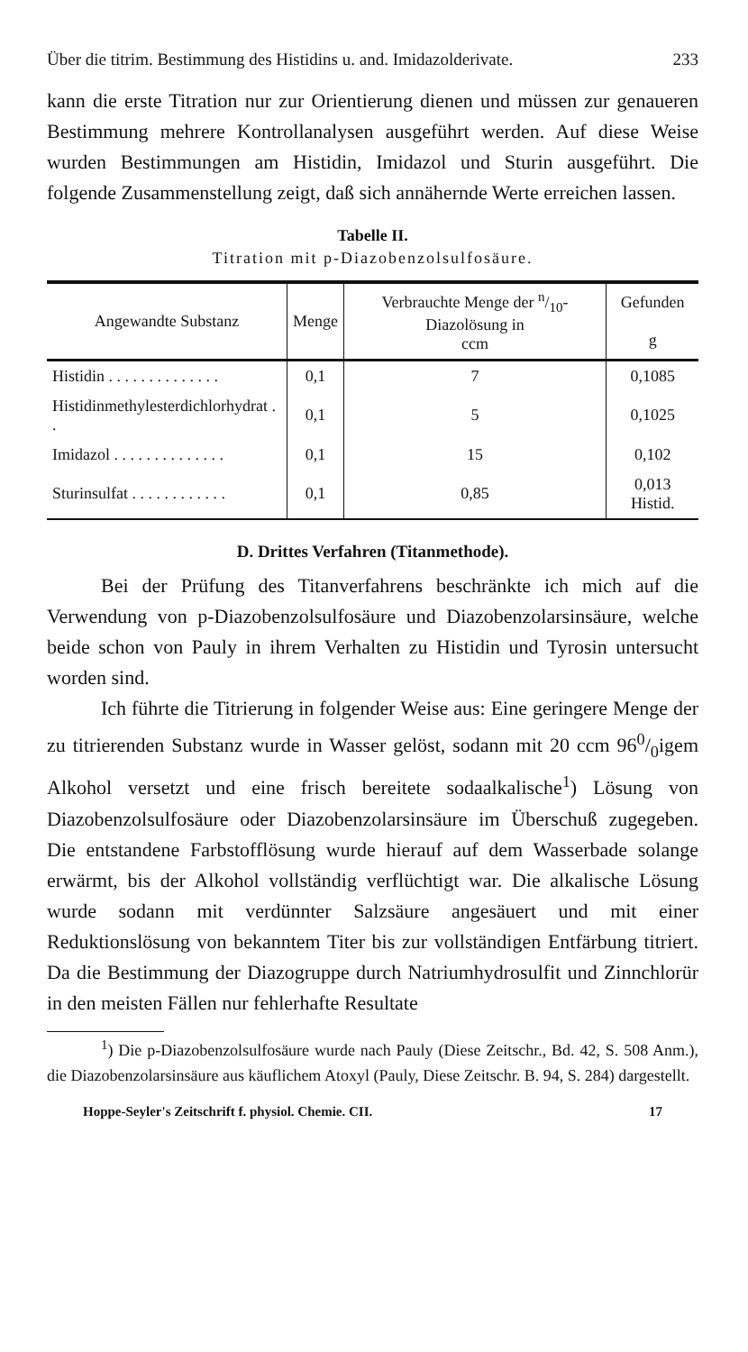Über die titrim. Bestimmung des Histidins u. and. Imidazolderivate. 233
kann die erste Titration nur zur Orientierung dienen und müssen zur genaueren Bestimmung mehrere Kontrollanalysen ausgeführt werden. Auf diese Weise wurden Bestimmungen am Histidin, Imidazol und Sturin ausgeführt. Die folgende Zusammenstellung zeigt, daß sich annähernde Werte erreichen lassen.
Tabelle II.
Titration mit p-Diazobenzolsulfosäure.
| Angewandte Substanz | Menge | Verbrauchte Menge der n/10-Diazolösung in ccm | Gefunden g |
| --- | --- | --- | --- |
| Histidin . . . . . . . . . . . . . . | 0,1 | 7 | 0,1085 |
| Histidinmethylesterdichlorhydrat . . | 0,1 | 5 | 0,1025 |
| Imidazol . . . . . . . . . . . . . . | 0,1 | 15 | 0,102 |
| Sturinsulfat . . . . . . . . . . . . | 0,1 | 0,85 | 0,013 Histid. |
D. Drittes Verfahren (Titanmethode).
Bei der Prüfung des Titanverfahrens beschränkte ich mich auf die Verwendung von p-Diazobenzolsulfosäure und Diazobenzolarsinsäure, welche beide schon von Pauly in ihrem Verhalten zu Histidin und Tyrosin untersucht worden sind.
Ich führte die Titrierung in folgender Weise aus: Eine geringere Menge der zu titrierenden Substanz wurde in Wasser gelöst, sodann mit 20 ccm 960/0igem Alkohol versetzt und eine frisch bereitete sodaalkalische<sup>1</sup>) Lösung von Diazobenzolsulfosäure oder Diazobenzolarsinsäure im Überschuß zugegeben. Die entstandene Farbstofflösung wurde hierauf auf dem Wasserbade solange erwärmt, bis der Alkohol vollständig verflüchtigt war. Die alkalische Lösung wurde sodann mit verdünnter Salzsäure angesäuert und mit einer Reduktionslösung von bekanntem Titer bis zur vollständigen Entfärbung titriert. Da die Bestimmung der Diazogruppe durch Natriumhydrosulfit und Zinnchlorür in den meisten Fällen nur fehlerhafte Resultate
<sup>1</sup>) Die p-Diazobenzolsulfosäure wurde nach Pauly (Diese Zeitschr., Bd. 42, S. 508 Anm.), die Diazobenzolarsinsäure aus käuflichem Atoxyl (Pauly, Diese Zeitschr. B. 94, S. 284) dargestellt.
Hoppe-Seyler's Zeitschrift f. physiol. Chemie. CII. 17